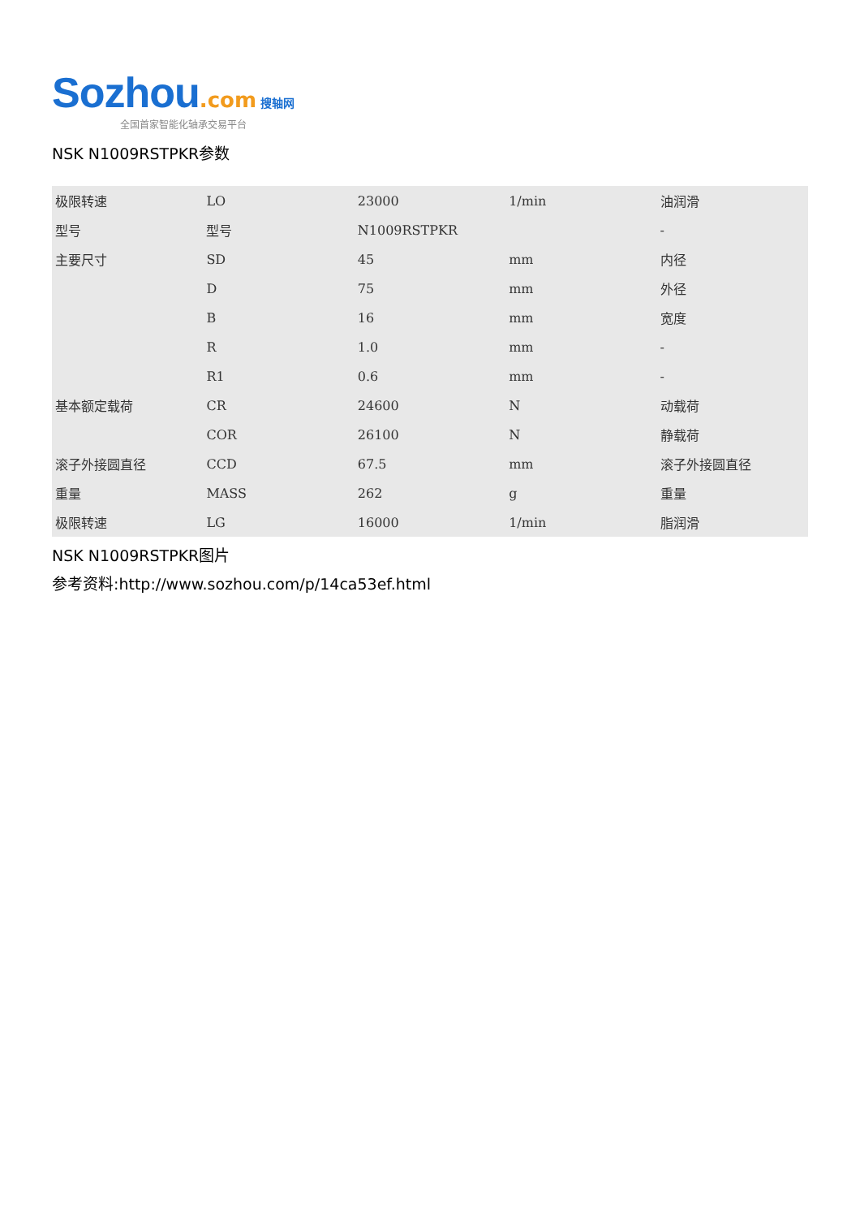Sozhou.com 搜轴网
全国首家智能化轴承交易平台
NSK N1009RSTPKR参数
| 极限转速 | LO | 23000 | 1/min | 油润滑 |
| 型号 | 型号 | N1009RSTPKR | | - |
| 主要尺寸 | SD | 45 | mm | 内径 |
| | D | 75 | mm | 外径 |
| | B | 16 | mm | 宽度 |
| | R | 1.0 | mm | - |
| | R1 | 0.6 | mm | - |
| 基本额定载荷 | CR | 24600 | N | 动载荷 |
| | COR | 26100 | N | 静载荷 |
| 滚子外接圆直径 | CCD | 67.5 | mm | 滚子外接圆直径 |
| 重量 | MASS | 262 | g | 重量 |
| 极限转速 | LG | 16000 | 1/min | 脂润滑 |
NSK N1009RSTPKR图片
参考资料:http://www.sozhou.com/p/14ca53ef.html